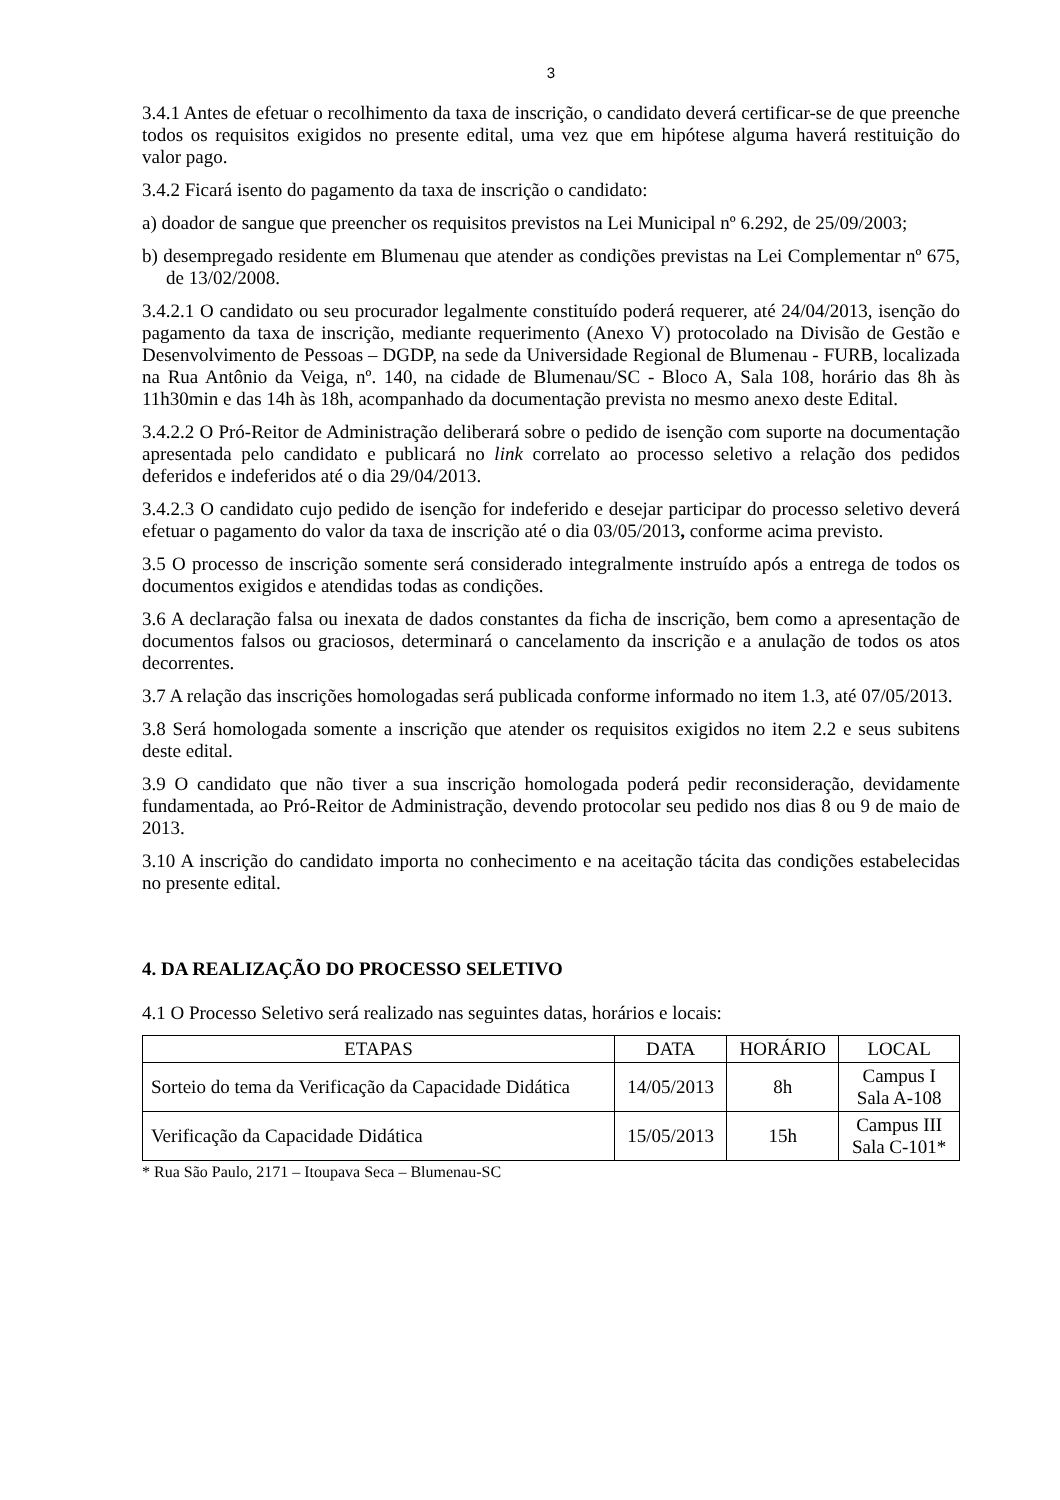3
3.4.1 Antes de efetuar o recolhimento da taxa de inscrição, o candidato deverá certificar-se de que preenche todos os requisitos exigidos no presente edital, uma vez que em hipótese alguma haverá restituição do valor pago.
3.4.2 Ficará isento do pagamento da taxa de inscrição o candidato:
a) doador de sangue que preencher os requisitos previstos na Lei Municipal nº 6.292, de 25/09/2003;
b) desempregado residente em Blumenau que atender as condições previstas na Lei Complementar nº 675, de 13/02/2008.
3.4.2.1 O candidato ou seu procurador legalmente constituído poderá requerer, até 24/04/2013, isenção do pagamento da taxa de inscrição, mediante requerimento (Anexo V) protocolado na Divisão de Gestão e Desenvolvimento de Pessoas – DGDP, na sede da Universidade Regional de Blumenau - FURB, localizada na Rua Antônio da Veiga, nº. 140, na cidade de Blumenau/SC - Bloco A, Sala 108, horário das 8h às 11h30min e das 14h às 18h, acompanhado da documentação prevista no mesmo anexo deste Edital.
3.4.2.2 O Pró-Reitor de Administração deliberará sobre o pedido de isenção com suporte na documentação apresentada pelo candidato e publicará no link correlato ao processo seletivo a relação dos pedidos deferidos e indeferidos até o dia 29/04/2013.
3.4.2.3 O candidato cujo pedido de isenção for indeferido e desejar participar do processo seletivo deverá efetuar o pagamento do valor da taxa de inscrição até o dia 03/05/2013, conforme acima previsto.
3.5 O processo de inscrição somente será considerado integralmente instruído após a entrega de todos os documentos exigidos e atendidas todas as condições.
3.6 A declaração falsa ou inexata de dados constantes da ficha de inscrição, bem como a apresentação de documentos falsos ou graciosos, determinará o cancelamento da inscrição e a anulação de todos os atos decorrentes.
3.7 A relação das inscrições homologadas será publicada conforme informado no item 1.3, até 07/05/2013.
3.8 Será homologada somente a inscrição que atender os requisitos exigidos no item 2.2 e seus subitens deste edital.
3.9 O candidato que não tiver a sua inscrição homologada poderá pedir reconsideração, devidamente fundamentada, ao Pró-Reitor de Administração, devendo protocolar seu pedido nos dias 8 ou 9 de maio de 2013.
3.10 A inscrição do candidato importa no conhecimento e na aceitação tácita das condições estabelecidas no presente edital.
4. DA REALIZAÇÃO DO PROCESSO SELETIVO
4.1 O Processo Seletivo será realizado nas seguintes datas, horários e locais:
| ETAPAS | DATA | HORÁRIO | LOCAL |
| --- | --- | --- | --- |
| Sorteio do tema da Verificação da Capacidade Didática | 14/05/2013 | 8h | Campus I Sala A-108 |
| Verificação da Capacidade Didática | 15/05/2013 | 15h | Campus III Sala C-101* |
* Rua São Paulo, 2171 – Itoupava Seca – Blumenau-SC